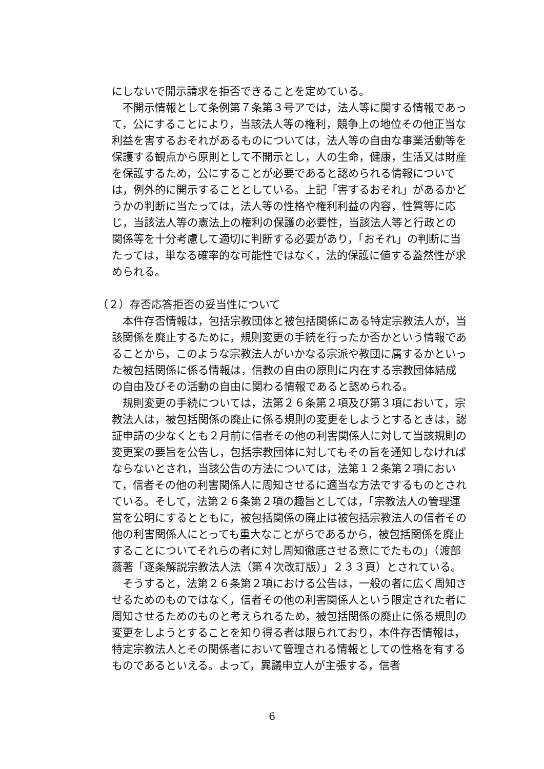にしないで開示請求を拒否できることを定めている。
不開示情報として条例第７条第３号アでは，法人等に関する情報であって，公にすることにより，当該法人等の権利，競争上の地位その他正当な利益を害するおそれがあるものについては，法人等の自由な事業活動等を保護する観点から原則として不開示とし，人の生命，健康，生活又は財産を保護するため，公にすることが必要であると認められる情報については，例外的に開示することとしている。上記「害するおそれ」があるかどうかの判断に当たっては，法人等の性格や権利利益の内容，性質等に応じ，当該法人等の憲法上の権利の保護の必要性，当該法人等と行政との関係等を十分考慮して適切に判断する必要があり，「おそれ」の判断に当たっては，単なる確率的な可能性ではなく，法的保護に値する蓋然性が求められる。
（２）存否応答拒否の妥当性について
本件存否情報は，包括宗教団体と被包括関係にある特定宗教法人が，当該関係を廃止するために，規則変更の手続を行ったか否かという情報であることから，このような宗教法人がいかなる宗派や教団に属するかといった被包括関係に係る情報は，信教の自由の原則に内在する宗教団体結成の自由及びその活動の自由に関わる情報であると認められる。
規則変更の手続については，法第２６条第２項及び第３項において，宗教法人は，被包括関係の廃止に係る規則の変更をしようとするときは，認証申請の少なくとも２月前に信者その他の利害関係人に対して当該規則の変更案の要旨を公告し，包括宗教団体に対してもその旨を通知しなければならないとされ，当該公告の方法については，法第１２条第２項において，信者その他の利害関係人に周知させるに適当な方法でするものとされている。そして，法第２６条第２項の趣旨としては，「宗教法人の管理運営を公明にするとともに，被包括関係の廃止は被包括宗教法人の信者その他の利害関係人にとっても重大なことがらであるから，被包括関係を廃止することについてそれらの者に対し周知徹底させる意にでたもの」（渡部蓊著「逐条解説宗教法人法（第４次改訂版）」２３３頁）とされている。
そうすると，法第２６条第２項における公告は，一般の者に広く周知させるためのものではなく，信者その他の利害関係人という限定された者に周知させるためのものと考えられるため，被包括関係の廃止に係る規則の変更をしようとすることを知り得る者は限られており，本件存否情報は，特定宗教法人とその関係者において管理される情報としての性格を有するものであるといえる。よって，異議申立人が主張する，信者
6